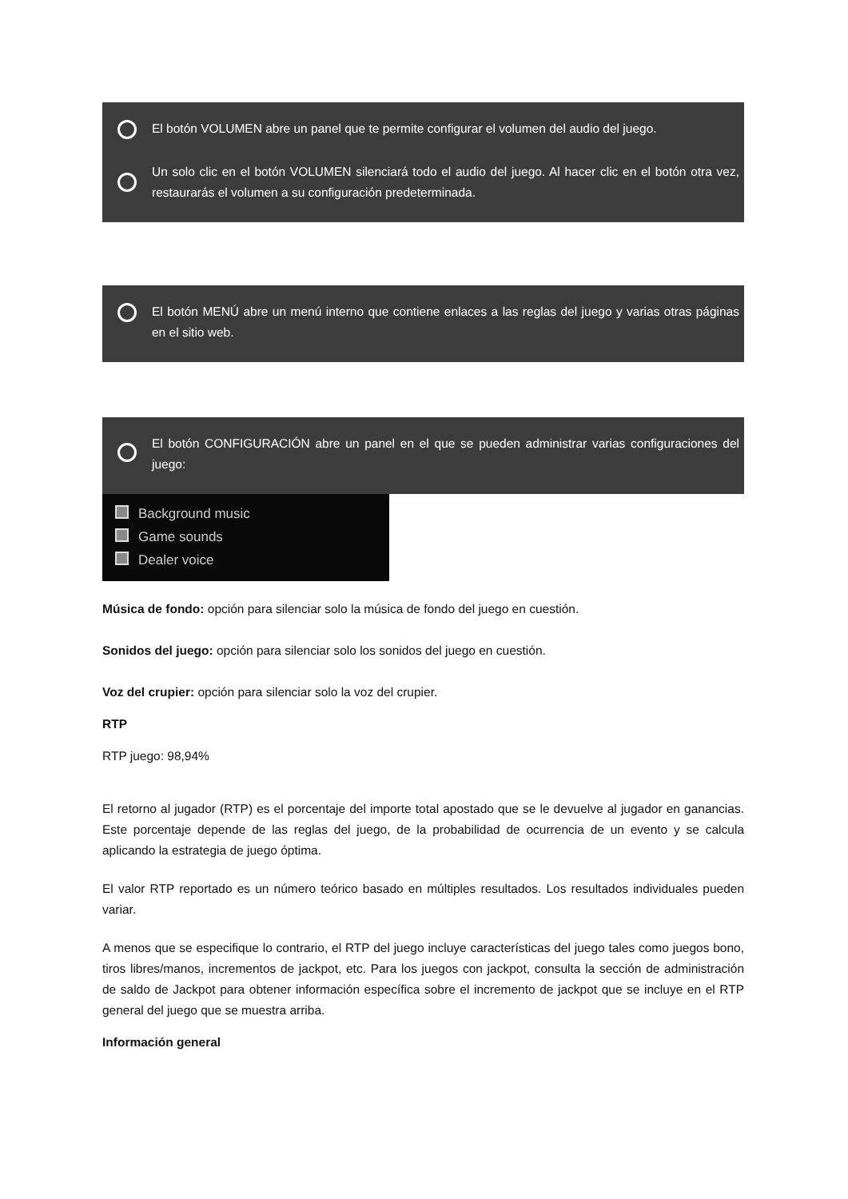El botón VOLUMEN abre un panel que te permite configurar el volumen del audio del juego.
Un solo clic en el botón VOLUMEN silenciará todo el audio del juego. Al hacer clic en el botón otra vez, restaurarás el volumen a su configuración predeterminada.
El botón MENÚ abre un menú interno que contiene enlaces a las reglas del juego y varias otras páginas en el sitio web.
El botón CONFIGURACIÓN abre un panel en el que se pueden administrar varias configuraciones del juego:
Background music
Game sounds
Dealer voice
Música de fondo: opción para silenciar solo la música de fondo del juego en cuestión.
Sonidos del juego: opción para silenciar solo los sonidos del juego en cuestión.
Voz del crupier: opción para silenciar solo la voz del crupier.
RTP
RTP juego: 98,94%
El retorno al jugador (RTP) es el porcentaje del importe total apostado que se le devuelve al jugador en ganancias. Este porcentaje depende de las reglas del juego, de la probabilidad de ocurrencia de un evento y se calcula aplicando la estrategia de juego óptima.
El valor RTP reportado es un número teórico basado en múltiples resultados. Los resultados individuales pueden variar.
A menos que se especifique lo contrario, el RTP del juego incluye características del juego tales como juegos bono, tiros libres/manos, incrementos de jackpot, etc. Para los juegos con jackpot, consulta la sección de administración de saldo de Jackpot para obtener información específica sobre el incremento de jackpot que se incluye en el RTP general del juego que se muestra arriba.
Información general